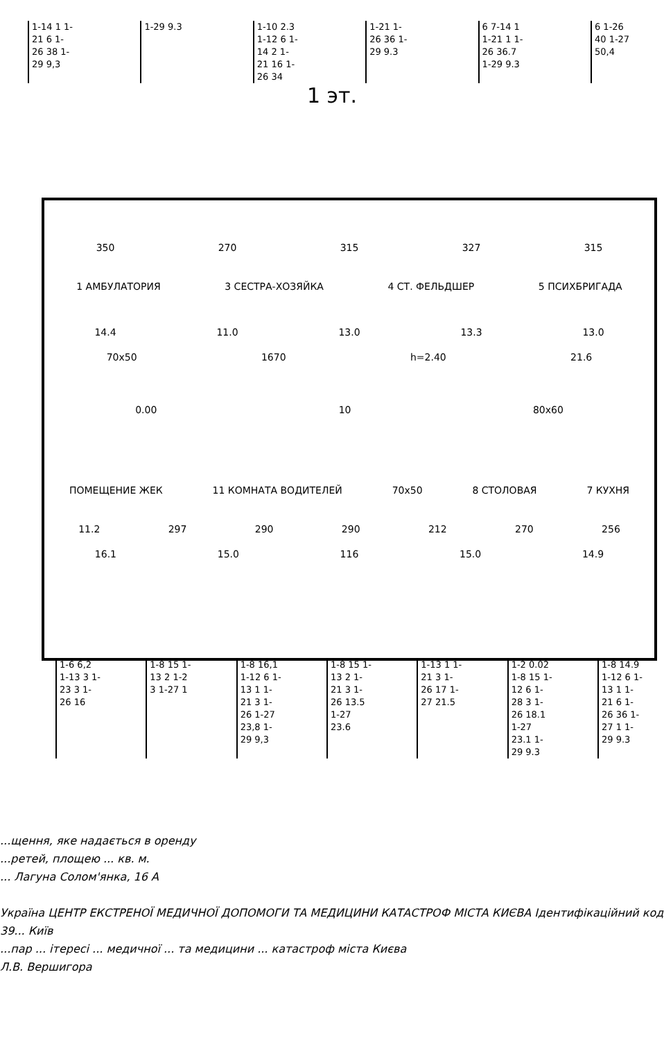1-14 1 1-21 6 1-26 38 1-29 9,3
1-29 9.3
1-10 2.3 1-12 6 1-14 2 1-21 16 1-26 34
1-21 1-26 36 1-29 9.3
6 7-14 1 1-21 1 1-26 36.7 1-29 9.3
6 1-26 40 1-27 50,4
1 эт.
350 270 315 327 315
1 АМБУЛАТОРИЯ 3 СЕСТРА-ХОЗЯЙКА 4 СТ. ФЕЛЬДШЕР 5 ПСИХБРИГАДА
14.4 11.0 13.0 13.3 13.0
70x50 1670 h=2.40 21.6
0.00 10 80x60
ПОМЕЩЕНИЕ ЖЕК 11 КОМНАТА ВОДИТЕЛЕЙ 70x50 8 СТОЛОВАЯ 7 КУХНЯ
11.2 297 290 290 212 270 256
16.1 15.0 116 15.0 14.9
1-6 6,2 1-13 3 1-23 3 1-26 16
1-8 15 1-13 2 1-2 3 1-27 1
1-8 16,1 1-12 6 1-13 1 1-21 3 1-26 1-27 23,8 1-29 9,3
1-8 15 1-13 2 1-21 3 1-26 13.5 1-27 23.6
1-13 1 1-21 3 1-26 17 1-27 21.5
1-2 0.02 1-8 15 1-12 6 1-28 3 1-26 18.1 1-27 23.1 1-29 9.3
1-8 14.9 1-12 6 1-13 1 1-21 6 1-26 36 1-27 1 1-29 9.3
...щення, яке надається в оренду
...ретей, площею ... кв. м.
... Лагуна Солом'янка, 16 А
Україна ЦЕНТР ЕКСТРЕНОЇ МЕДИЧНОЇ ДОПОМОГИ ТА МЕДИЦИНИ КАТАСТРОФ МІСТА КИЄВА Ідентифікаційний код 39... Київ
...пар ... ітересі ... медичної ... та медицини ... катастроф міста Києва
Л.В. Вершигора